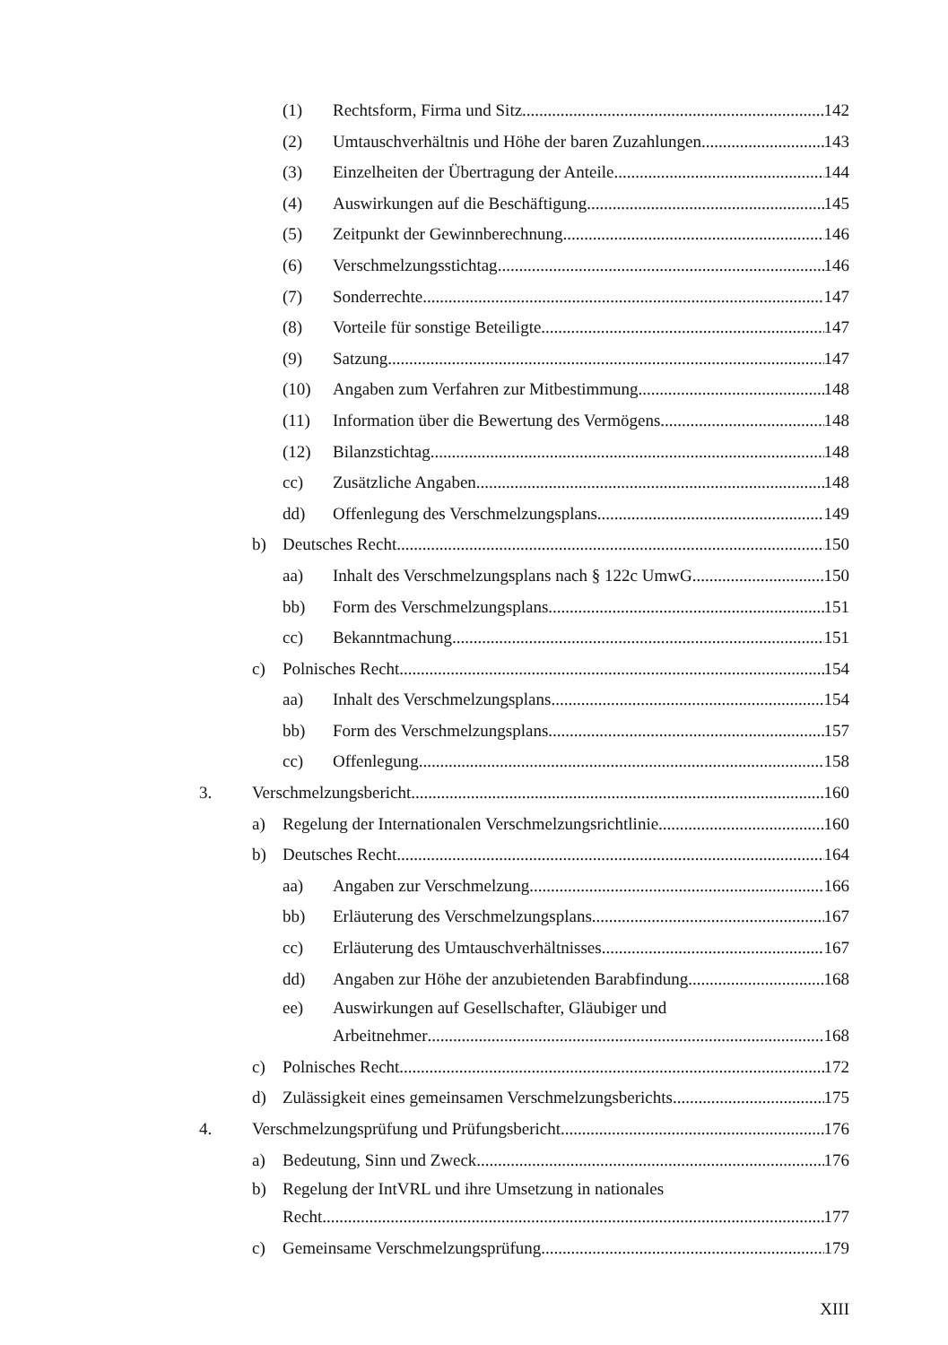(1) Rechtsform, Firma und Sitz 142
(2) Umtauschverhältnis und Höhe der baren Zuzahlungen 143
(3) Einzelheiten der Übertragung der Anteile 144
(4) Auswirkungen auf die Beschäftigung 145
(5) Zeitpunkt der Gewinnberechnung 146
(6) Verschmelzungsstichtag 146
(7) Sonderrechte 147
(8) Vorteile für sonstige Beteiligte 147
(9) Satzung 147
(10) Angaben zum Verfahren zur Mitbestimmung 148
(11) Information über die Bewertung des Vermögens 148
(12) Bilanzstichtag 148
cc) Zusätzliche Angaben 148
dd) Offenlegung des Verschmelzungsplans 149
b) Deutsches Recht 150
aa) Inhalt des Verschmelzungsplans nach § 122c UmwG 150
bb) Form des Verschmelzungsplans 151
cc) Bekanntmachung 151
c) Polnisches Recht 154
aa) Inhalt des Verschmelzungsplans 154
bb) Form des Verschmelzungsplans 157
cc) Offenlegung 158
3. Verschmelzungsbericht 160
a) Regelung der Internationalen Verschmelzungsrichtlinie 160
b) Deutsches Recht 164
aa) Angaben zur Verschmelzung 166
bb) Erläuterung des Verschmelzungsplans 167
cc) Erläuterung des Umtauschverhältnisses 167
dd) Angaben zur Höhe der anzubietenden Barabfindung 168
ee) Auswirkungen auf Gesellschafter, Gläubiger und
Arbeitnehmer 168
c) Polnisches Recht 172
d) Zulässigkeit eines gemeinsamen Verschmelzungsberichts 175
4. Verschmelzungsprüfung und Prüfungsbericht 176
a) Bedeutung, Sinn und Zweck 176
b) Regelung der IntVRL und ihre Umsetzung in nationales
Recht 177
c) Gemeinsame Verschmelzungsprüfung 179
XIII